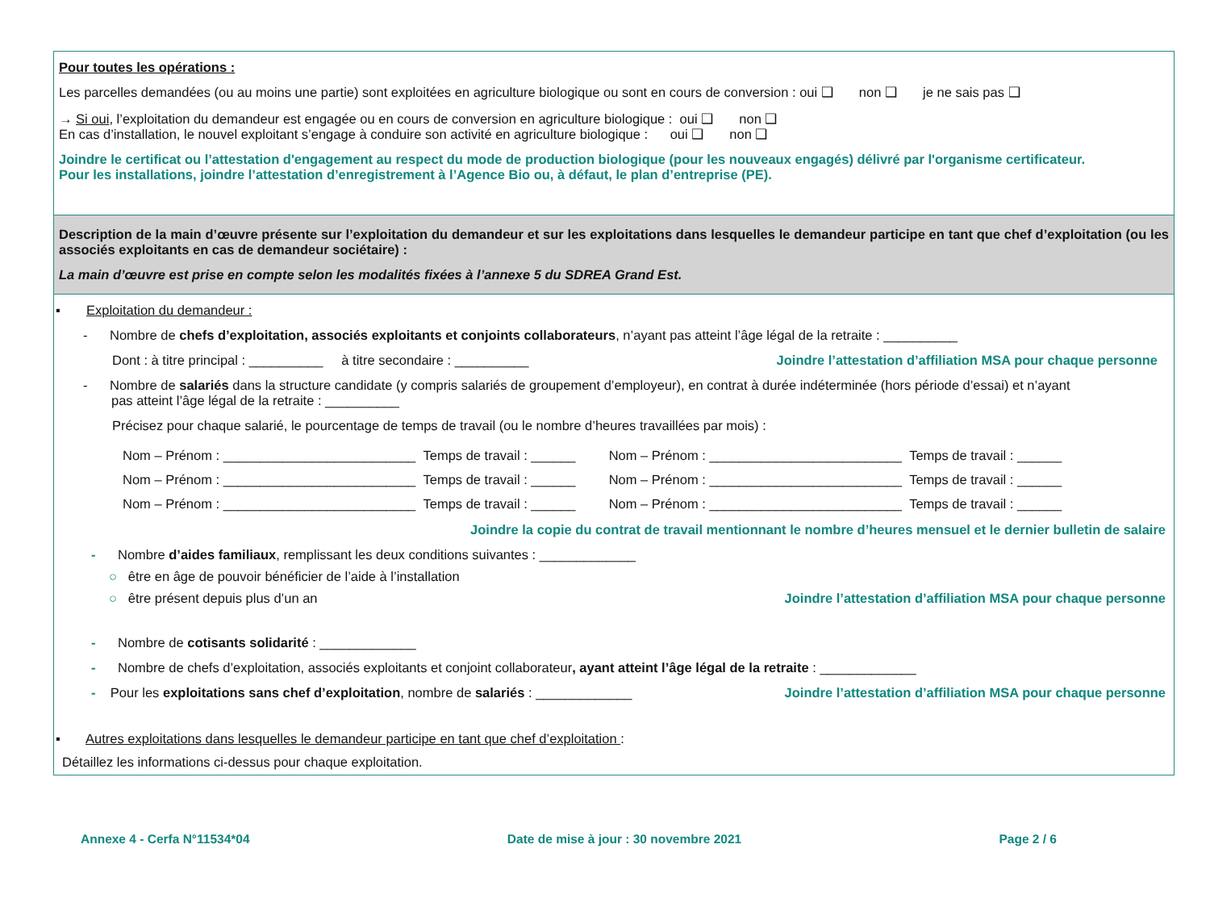Pour toutes les opérations :
Les parcelles demandées (ou au moins une partie) sont exploitées en agriculture biologique ou sont en cours de conversion : oui ❑ non ❑ je ne sais pas ❑
→ Si oui, l’exploitation du demandeur est engagée ou en cours de conversion en agriculture biologique : oui ❑ non ❑
En cas d’installation, le nouvel exploitant s’engage à conduire son activité en agriculture biologique : oui ❑ non ❑
Joindre le certificat ou l’attestation d'engagement au respect du mode de production biologique (pour les nouveaux engagés) délivré par l'organisme certificateur.
Pour les installations, joindre l’attestation d’enregistrement à l’Agence Bio ou, à défaut, le plan d’entreprise (PE).
Description de la main d’œuvre présente sur l’exploitation du demandeur et sur les exploitations dans lesquelles le demandeur participe en tant que chef d’exploitation (ou les associés exploitants en cas de demandeur sociétaire) :
La main d’œuvre est prise en compte selon les modalités fixées à l’annexe 5 du SDREA Grand Est.
▪ Exploitation du demandeur :
- Nombre de chefs d’exploitation, associés exploitants et conjoints collaborateurs, n’ayant pas atteint l’âge légal de la retraite : __________
Dont : à titre principal : __________ à titre secondaire : __________ Joindre l’attestation d’affiliation MSA pour chaque personne
- Nombre de salariés dans la structure candidate (y compris salariés de groupement d’employeur), en contrat à durée indéterminée (hors période d’essai) et n’ayant
pas atteint l’âge légal de la retraite : __________
Précisez pour chaque salarié, le pourcentage de temps de travail (ou le nombre d’heures travaillées par mois) :
Nom – Prénom : __________________________ Temps de travail : ______ Nom – Prénom : __________________________ Temps de travail : ______
Nom – Prénom : __________________________ Temps de travail : ______ Nom – Prénom : __________________________ Temps de travail : ______
Nom – Prénom : __________________________ Temps de travail : ______ Nom – Prénom : __________________________ Temps de travail : ______
Joindre la copie du contrat de travail mentionnant le nombre d’heures mensuel et le dernier bulletin de salaire
- Nombre d’aides familiaux, remplissant les deux conditions suivantes : _____________
○ être en âge de pouvoir bénéficier de l’aide à l’installation
○ être présent depuis plus d’un an Joindre l’attestation d’affiliation MSA pour chaque personne
- Nombre de cotisants solidarité : _____________
- Nombre de chefs d’exploitation, associés exploitants et conjoint collaborateur, ayant atteint l’âge légal de la retraite : _____________
- Pour les exploitations sans chef d’exploitation, nombre de salariés : _____________ Joindre l’attestation d’affiliation MSA pour chaque personne
▪ Autres exploitations dans lesquelles le demandeur participe en tant que chef d’exploitation :
Détaillez les informations ci-dessus pour chaque exploitation.
Annexe 4 - Cerfa N°11534*04 Date de mise à jour : 30 novembre 2021 Page 2 / 6